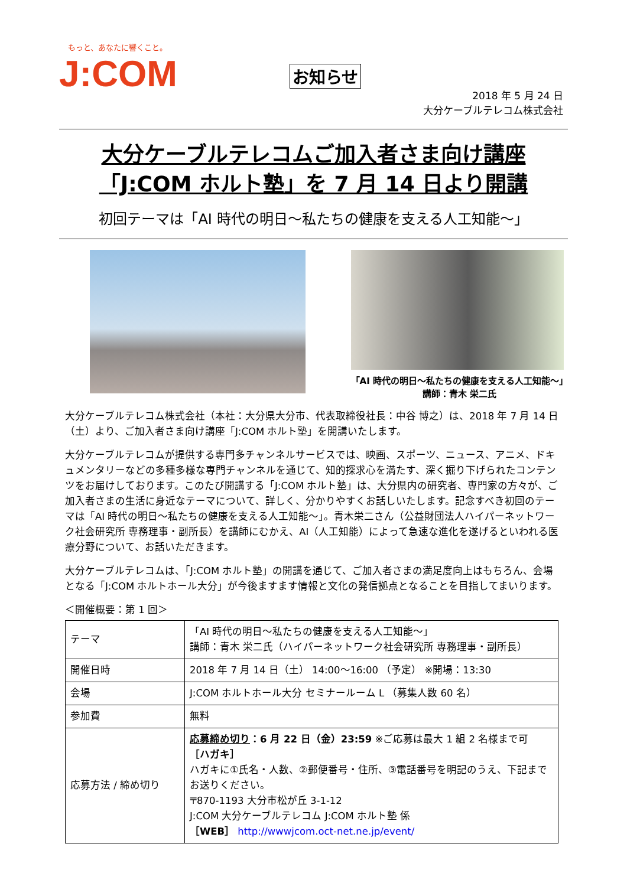もっと、あなたに響くこと。
J:COM
お知らせ
2018 年 5 月 24 日
大分ケーブルテレコム株式会社
大分ケーブルテレコムご加入者さま向け講座
「J:COM ホルト塾」を 7 月 14 日より開講
初回テーマは「AI 時代の明日～私たちの健康を支える人工知能～」
「AI 時代の明日～私たちの健康を支える人工知能～」
講師：青木 栄二氏
大分ケーブルテレコム株式会社（本社：大分県大分市、代表取締役社長：中谷 博之）は、2018 年 7 月 14 日（土）より、ご加入者さま向け講座「J:COM ホルト塾」を開講いたします。
大分ケーブルテレコムが提供する専門多チャンネルサービスでは、映画、スポーツ、ニュース、アニメ、ドキュメンタリーなどの多種多様な専門チャンネルを通じて、知的探求心を満たす、深く掘り下げられたコンテンツをお届けしております。このたび開講する「J:COM ホルト塾」は、大分県内の研究者、専門家の方々が、ご加入者さまの生活に身近なテーマについて、詳しく、分かりやすくお話しいたします。記念すべき初回のテーマは「AI 時代の明日～私たちの健康を支える人工知能～」。青木栄二さん（公益財団法人ハイパーネットワーク社会研究所 専務理事・副所長）を講師にむかえ、AI（人工知能）によって急速な進化を遂げるといわれる医療分野について、お話いただきます。
大分ケーブルテレコムは、「J:COM ホルト塾」の開講を通じて、ご加入者さまの満足度向上はもちろん、会場となる「J:COM ホルトホール大分」が今後ますます情報と文化の発信拠点となることを目指してまいります。
＜開催概要：第 1 回＞
| テーマ | 「AI 時代の明日～私たちの健康を支える人工知能～」 講師：青木 栄二氏（ハイパーネットワーク社会研究所 専務理事・副所長） |
| 開催日時 | 2018 年 7 月 14 日（土） 14:00～16:00 （予定） ※開場：13:30 |
| 会場 | J:COM ホルトホール大分 セミナールーム L （募集人数 60 名） |
| 参加費 | 無料 |
| 応募方法 / 締め切り | 応募締め切り ：6 月 22 日（金）23:59 ※ご応募は最大 1 組 2 名様まで可 ［ハガキ］ ハガキに①氏名・人数、②郵便番号・住所、③電話番号を明記のうえ、下記までお送りください。 〒870-1193 大分市松が丘 3-1-12 J:COM 大分ケーブルテレコム J:COM ホルト塾 係 ［WEB］ http://wwwjcom.oct-net.ne.jp/event/ |